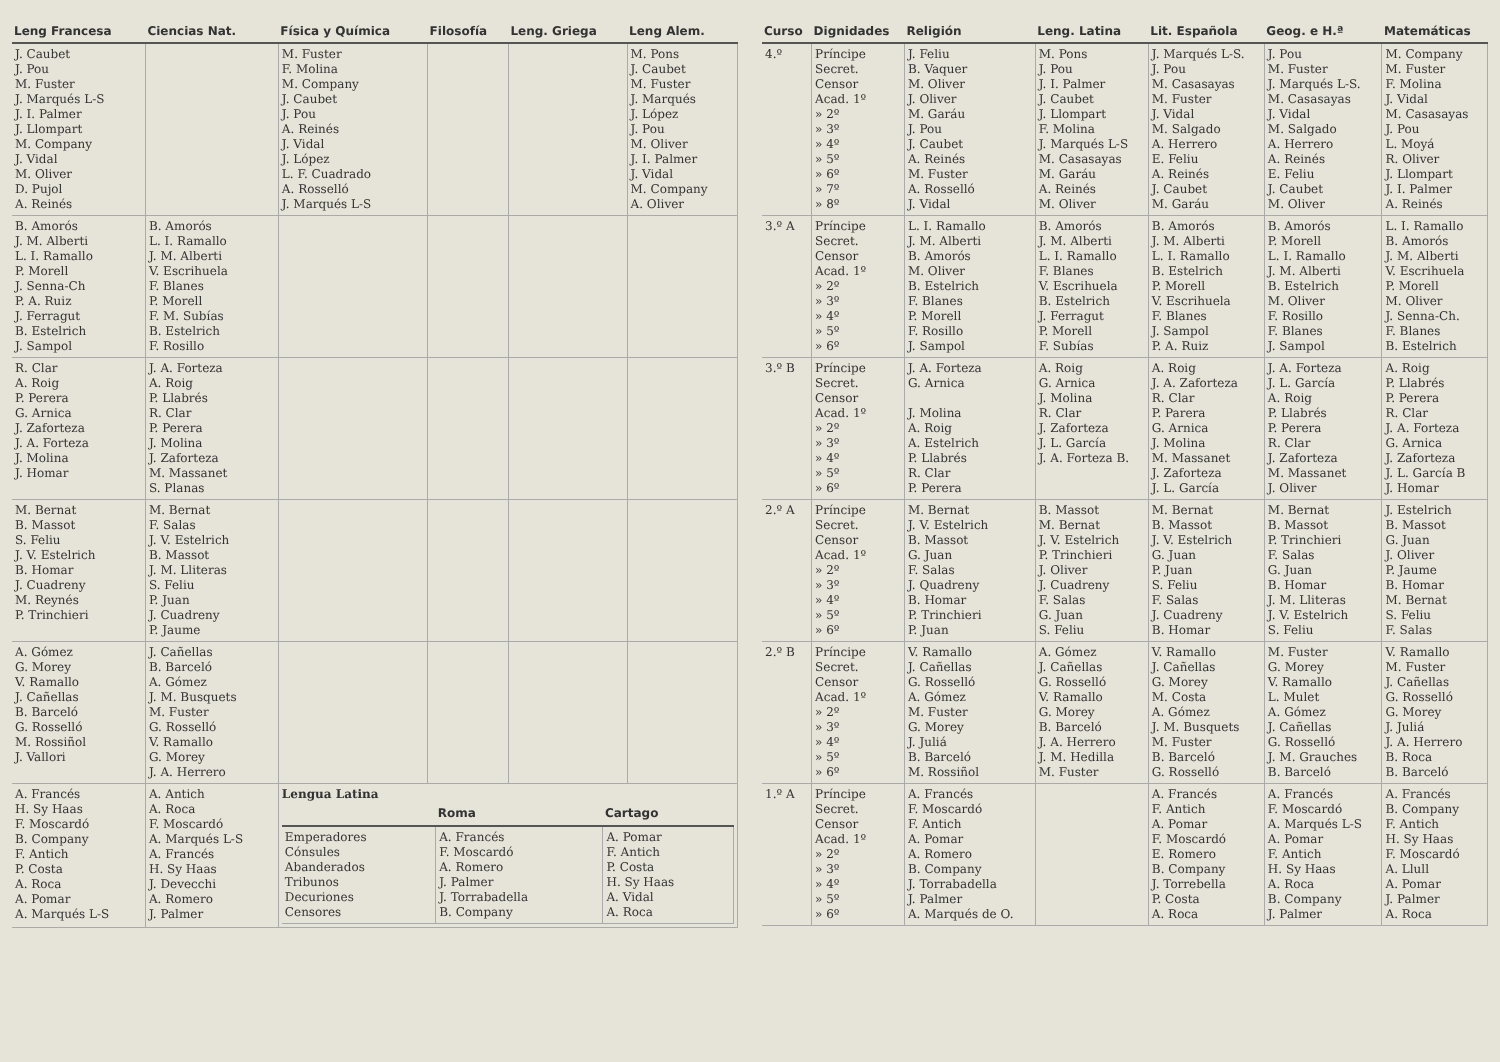| Leng Francesa | Ciencias Nat. | Física y Química | Filosofía | Leng. Griega | Leng Alem. |
| --- | --- | --- | --- | --- | --- |
| J. Caubet J. Pou M. Fuster J. Marqués L-S J. I. Palmer J. Llompart M. Company J. Vidal M. Oliver D. Pujol A. Reinés | | M. Fuster F. Molina M. Company J. Caubet J. Pou A. Reinés J. Vidal J. López L. F. Cuadrado A. Rosselló J. Marqués L-S | | | M. Pons J. Caubet M. Fuster J. Marqués J. López J. Pou M. Oliver J. I. Palmer J. Vidal M. Company A. Oliver |
| B. Amorós J. M. Alberti L. I. Ramallo P. Morell J. Senna-Ch P. A. Ruiz J. Ferragut B. Estelrich J. Sampol | B. Amorós L. I. Ramallo J. M. Alberti V. Escrihuela F. Blanes P. Morell F. M. Subías B. Estelrich F. Rosillo | | | | |
| R. Clar A. Roig P. Perera G. Arnica J. Zaforteza J. A. Forteza J. Molina J. Homar | J. A. Forteza A. Roig P. Llabrés R. Clar P. Perera J. Molina J. Zaforteza M. Massanet S. Planas | | | | |
| M. Bernat B. Massot S. Feliu J. V. Estelrich B. Homar J. Cuadreny M. Reynés P. Trinchieri | M. Bernat F. Salas J. V. Estelrich B. Massot J. M. Lliteras S. Feliu P. Juan J. Cuadreny P. Jaume | | | | |
| A. Gómez G. Morey V. Ramallo J. Cañellas B. Barceló G. Rosselló M. Rossiñol J. Vallori | J. Cañellas B. Barceló A. Gómez J. M. Busquets M. Fuster G. Rosselló V. Ramallo G. Morey J. A. Herrero | | | | |
| A. Francés H. Sy Haas F. Moscardó B. Company F. Antich P. Costa A. Roca A. Pomar A. Marqués L-S | A. Antich A. Roca F. Moscardó A. Marqués L-S A. Francés H. Sy Haas J. Devecchi A. Romero J. Palmer | Lengua Latina / / Roma / Cartago / / --- / --- / --- / / Emperadores Cónsules Abanderados Tribunos Decuriones Censores / A. Francés F. Moscardó A. Romero J. Palmer J. Torrabadella B. Company / A. Pomar F. Antich P. Costa H. Sy Haas A. Vidal A. Roca / | | | |
| Curso | Dignidades | Religión | Leng. Latina | Lit. Española | Geog. e H.ª | Matemáticas |
| --- | --- | --- | --- | --- | --- | --- |
| 4.º | Príncipe Secret. Censor Acad. 1º » 2º » 3º » 4º » 5º » 6º » 7º » 8º | J. Feliu B. Vaquer M. Oliver J. Oliver M. Garáu J. Pou J. Caubet A. Reinés M. Fuster A. Rosselló J. Vidal | M. Pons J. Pou J. I. Palmer J. Caubet J. Llompart F. Molina J. Marqués L-S M. Casasayas M. Garáu A. Reinés M. Oliver | J. Marqués L-S. J. Pou M. Casasayas M. Fuster J. Vidal M. Salgado A. Herrero E. Feliu A. Reinés J. Caubet M. Garáu | J. Pou M. Fuster J. Marqués L-S. M. Casasayas J. Vidal M. Salgado A. Herrero A. Reinés E. Feliu J. Caubet M. Oliver | M. Company M. Fuster F. Molina J. Vidal M. Casasayas J. Pou L. Moyá R. Oliver J. Llompart J. I. Palmer A. Reinés |
| 3.º A | Príncipe Secret. Censor Acad. 1º » 2º » 3º » 4º » 5º » 6º | L. I. Ramallo J. M. Alberti B. Amorós M. Oliver B. Estelrich F. Blanes P. Morell F. Rosillo J. Sampol | B. Amorós J. M. Alberti L. I. Ramallo F. Blanes V. Escrihuela B. Estelrich J. Ferragut P. Morell F. Subías | B. Amorós J. M. Alberti L. I. Ramallo B. Estelrich P. Morell V. Escrihuela F. Blanes J. Sampol P. A. Ruiz | B. Amorós P. Morell L. I. Ramallo J. M. Alberti B. Estelrich M. Oliver F. Rosillo F. Blanes J. Sampol | L. I. Ramallo B. Amorós J. M. Alberti V. Escrihuela P. Morell M. Oliver J. Senna-Ch. F. Blanes B. Estelrich |
| 3.º B | Príncipe Secret. Censor Acad. 1º » 2º » 3º » 4º » 5º » 6º | J. A. Forteza G. Arnica J. Molina A. Roig A. Estelrich P. Llabrés R. Clar P. Perera | A. Roig G. Arnica J. Molina R. Clar J. Zaforteza J. L. García J. A. Forteza B. | A. Roig J. A. Zaforteza R. Clar P. Parera G. Arnica J. Molina M. Massanet J. Zaforteza J. L. García | J. A. Forteza J. L. García A. Roig P. Llabrés P. Perera R. Clar J. Zaforteza M. Massanet J. Oliver | A. Roig P. Llabrés P. Perera R. Clar J. A. Forteza G. Arnica J. Zaforteza J. L. García B J. Homar |
| 2.º A | Príncipe Secret. Censor Acad. 1º » 2º » 3º » 4º » 5º » 6º | M. Bernat J. V. Estelrich B. Massot G. Juan F. Salas J. Quadreny B. Homar P. Trinchieri P. Juan | B. Massot M. Bernat J. V. Estelrich P. Trinchieri J. Oliver J. Cuadreny F. Salas G. Juan S. Feliu | M. Bernat B. Massot J. V. Estelrich G. Juan P. Juan S. Feliu F. Salas J. Cuadreny B. Homar | M. Bernat B. Massot P. Trinchieri F. Salas G. Juan B. Homar J. M. Lliteras J. V. Estelrich S. Feliu | J. Estelrich B. Massot G. Juan J. Oliver P. Jaume B. Homar M. Bernat S. Feliu F. Salas |
| 2.º B | Príncipe Secret. Censor Acad. 1º » 2º » 3º » 4º » 5º » 6º | V. Ramallo J. Cañellas G. Rosselló A. Gómez M. Fuster G. Morey J. Juliá B. Barceló M. Rossiñol | A. Gómez J. Cañellas G. Rosselló V. Ramallo G. Morey B. Barceló J. A. Herrero J. M. Hedilla M. Fuster | V. Ramallo J. Cañellas G. Morey M. Costa A. Gómez J. M. Busquets M. Fuster B. Barceló G. Rosselló | M. Fuster G. Morey V. Ramallo L. Mulet A. Gómez J. Cañellas G. Rosselló J. M. Grauches B. Barceló | V. Ramallo M. Fuster J. Cañellas G. Rosselló G. Morey J. Juliá J. A. Herrero B. Roca B. Barceló |
| 1.º A | Príncipe Secret. Censor Acad. 1º » 2º » 3º » 4º » 5º » 6º | A. Francés F. Moscardó F. Antich A. Pomar A. Romero B. Company J. Torrabadella J. Palmer A. Marqués de O. | | A. Francés F. Antich A. Pomar F. Moscardó E. Romero B. Company J. Torrebella P. Costa A. Roca | A. Francés F. Moscardó A. Marqués L-S A. Pomar F. Antich H. Sy Haas A. Roca B. Company J. Palmer | A. Francés B. Company F. Antich H. Sy Haas F. Moscardó A. Llull A. Pomar J. Palmer A. Roca |